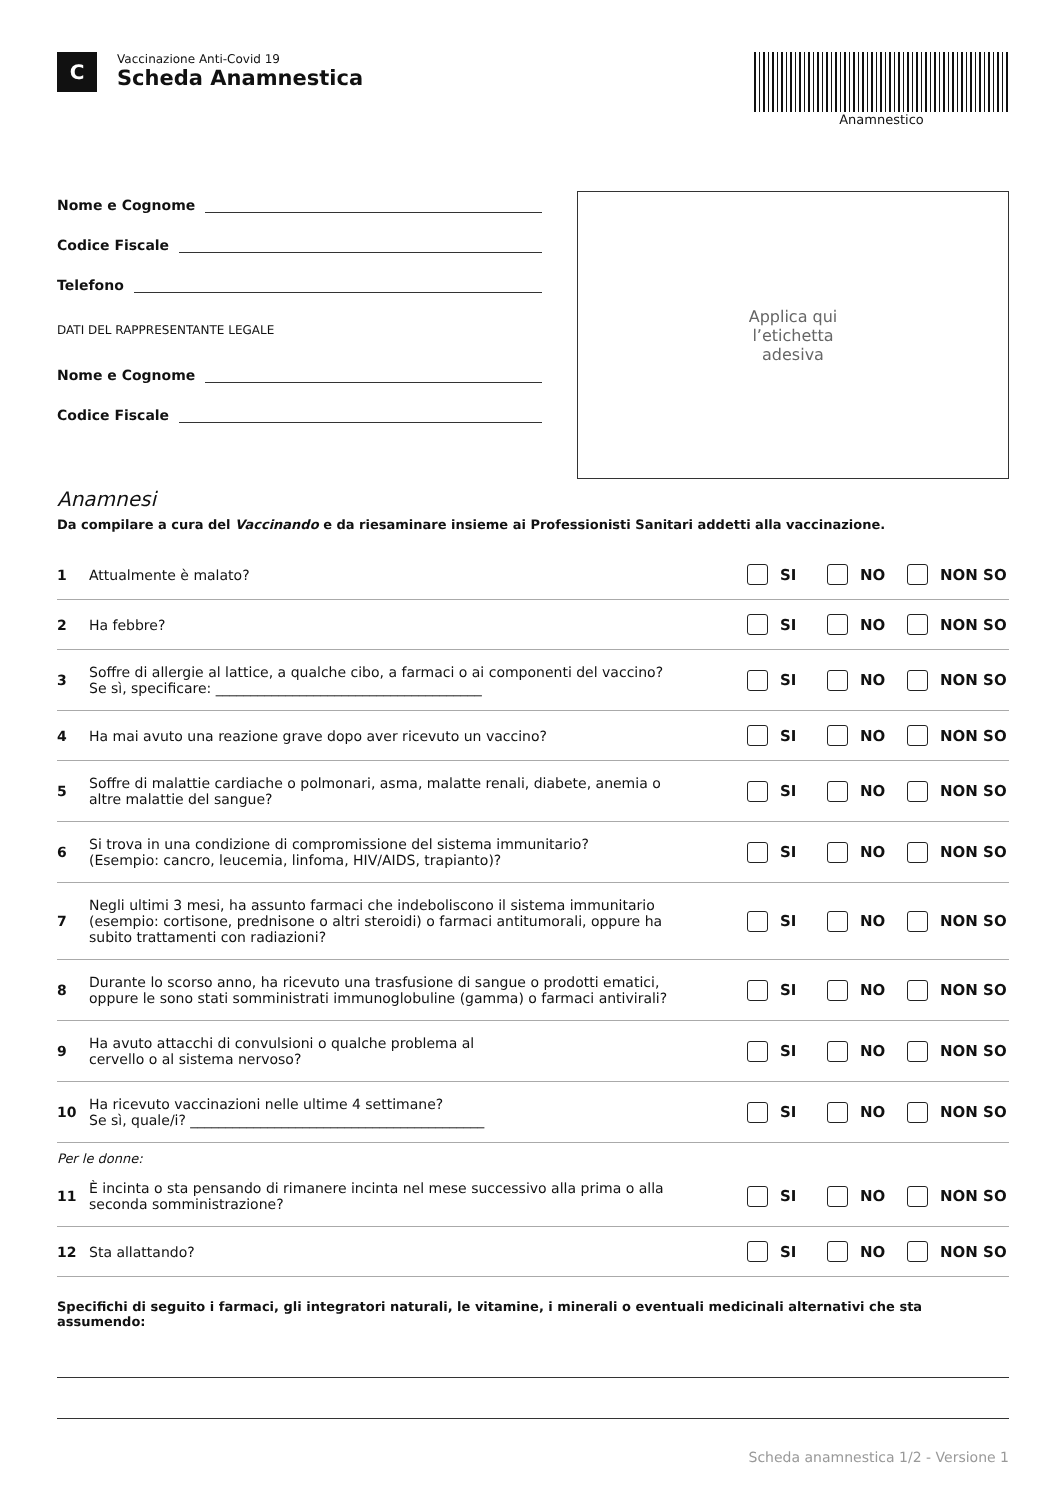C
Vaccinazione Anti-Covid 19
Scheda Anamnestica
Anamnestico
Nome e Cognome
Codice Fiscale
Telefono
DATI DEL RAPPRESENTANTE LEGALE
Nome e Cognome
Codice Fiscale
Applica qui
l’etichetta
adesiva
Anamnesi
Da compilare a cura del Vaccinando e da riesaminare insieme ai Professionisti Sanitari addetti alla vaccinazione.
1 Attualmente è malato?
SI NO NON SO
2 Ha febbre?
SI NO NON SO
3
Soffre di allergie al lattice, a qualche cibo, a farmaci o ai componenti del vaccino?
Se sì, specificare: ______________________________________
SI NO NON SO
4
Ha mai avuto una reazione grave dopo aver ricevuto un vaccino?
SI NO NON SO
5
Soffre di malattie cardiache o polmonari, asma, malatte renali, diabete, anemia o
altre malattie del sangue?
SI NO NON SO
6
Si trova in una condizione di compromissione del sistema immunitario?
(Esempio: cancro, leucemia, linfoma, HIV/AIDS, trapianto)?
SI NO NON SO
7
Negli ultimi 3 mesi, ha assunto farmaci che indeboliscono il sistema immunitario
(esempio: cortisone, prednisone o altri steroidi) o farmaci antitumorali, oppure ha
subito trattamenti con radiazioni?
SI NO NON SO
8
Durante lo scorso anno, ha ricevuto una trasfusione di sangue o prodotti ematici,
oppure le sono stati somministrati immunoglobuline (gamma) o farmaci antivirali?
SI NO NON SO
9
Ha avuto attacchi di convulsioni o qualche problema al
cervello o al sistema nervoso?
SI NO NON SO
10
Ha ricevuto vaccinazioni nelle ultime 4 settimane?
Se sì, quale/i? __________________________________________
SI NO NON SO
Per le donne:
11
È incinta o sta pensando di rimanere incinta nel mese successivo alla prima o alla
seconda somministrazione?
SI NO NON SO
12 Sta allattando?
SI NO NON SO
Specifichi di seguito i farmaci, gli integratori naturali, le vitamine, i minerali o eventuali medicinali alternativi che sta assumendo:
Scheda anamnestica 1/2 - Versione 1